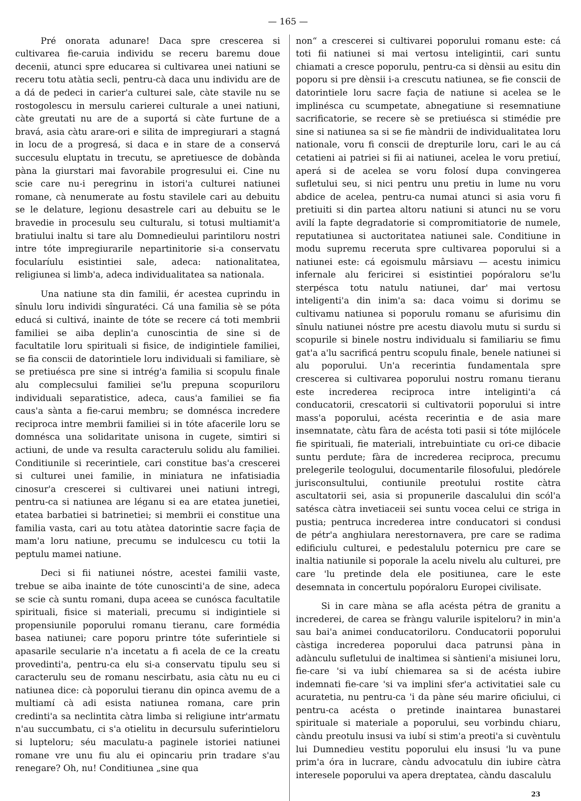— 165 —
Pré onorata adunare! Daca spre crescerea si cultivarea fie-caruia individu se receru baremu doue decenii, atunci spre educarea si cultivarea unei natiuni se receru totu atàtia secli, pentru-cà daca unu individu are de a dá de pedeci in carier'a culturei sale, càte stavile nu se rostogolescu in mersulu carierei culturale a unei natiuni, càte greutati nu are de a suportá si càte furtune de a bravá, asia càtu arare-ori e silita de impregiurari a stagná in locu de a progresá, si daca e in stare de a conservá succesulu eluptatu in trecutu, se apretiuesce de dobànda pàna la giurstari mai favorabile progresului ei. Cine nu scie care nu-i peregrinu in istori'a culturei natiunei romane, cà nenumerate au fostu stavilele cari au debuitu se le delature, legionu desastrele cari au debuitu se le bravedie in procesulu seu culturalu, si totusi multiamit'a bratiului inaltu si tare alu Domnedieului parintiloru nostri intre tóte impregiurarile nepartinitorie si-a conservatu focularíulu esistintiei sale, adeca: nationalitatea, religiunea si limb'a, adeca individualitatea sa nationala.
Una natiune sta din familii, ér acestea cuprindu in sînulu loru individi sînguratéci. Cá una familia sè se póta educá si cultivá, inainte de tóte se recere cá toti membrii familiei se aiba deplin'a cunoscintia de sine si de facultatile loru spirituali si fisice, de indigintiele familiei, se fia conscii de datorintiele loru individuali si familiare, sè se pretiuésca pre sine si intrég'a familia si scopulu finale alu complecsului familiei se'lu prepuna scopuriloru individuali separatistice, adeca, caus'a familiei se fia caus'a sànta a fie-carui membru; se domnésca incredere reciproca intre membrii familiei si in tóte afacerile loru se domnésca una solidaritate unisona in cugete, simtiri si actiuni, de unde va resulta caracterulu solidu alu familiei. Conditiunile si recerintiele, cari constitue bas'a crescerei si culturei unei familie, in miniatura ne infatisiadia cinosur'a crescerei si cultivarei unei natiuni intregi, pentru-ca si natiunea are léganu si ea are etatea junetiei, etatea barbatiei si batrinetiei; si membrii ei constitue una familia vasta, cari au totu atàtea datorintie sacre façia de mam'a loru natiune, precumu se indulcescu cu totii la peptulu mamei natiune.
Deci si fii natiunei nóstre, acestei familii vaste, trebue se aiba inainte de tóte cunoscinti'a de sine, adeca se scie cà suntu romani, dupa aceea se cunósca facultatile spirituali, fisice si materiali, precumu si indigintiele si propensiunile poporului romanu tieranu, care formédia basea natiunei; care poporu printre tóte suferintiele si apasarile secularie n'a incetatu a fi acela de ce la creatu provedinti'a, pentru-ca elu si-a conservatu tipulu seu si caracterulu seu de romanu nescirbatu, asia càtu nu eu ci natiunea dice: cà poporului tieranu din opinca avemu de a multiamí cà adi esista natiunea romana, care prin credinti'a sa neclintita càtra limba si religiune intr'armatu n'au succumbatu, ci s'a otielitu in decursulu suferintieloru si lupteloru; séu maculatu-a paginele istoriei natiunei romane vre unu fiu alu ei opincariu prin tradare s'au renegare? Oh, nu! Conditiunea „sine qua
non“ a crescerei si cultivarei poporului romanu este: cá toti fii natiunei si mai vertosu inteligintii, cari suntu chiamati a cresce poporulu, pentru-ca si dènsii au esitu din poporu si pre dènsii i-a crescutu natiunea, se fie conscii de datorintiele loru sacre façia de natiune si acelea se le implinésca cu scumpetate, abnegatiune si resemnatiune sacrificatorie, se recere sè se pretiuésca si stimédie pre sine si natiunea sa si se fie màndrii de individualitatea loru nationale, voru fi conscii de drepturile loru, cari le au cá cetatieni ai patriei si fii ai natiunei, acelea le voru pretiuí, aperá si de acelea se voru folosí dupa convingerea sufletului seu, si nici pentru unu pretiu in lume nu voru abdice de acelea, pentru-ca numai atunci si asia voru fi pretiuiti si din partea altoru natiuni si atunci nu se voru avilí la fapte degradatorie si compromitiatorie de numele, reputatiunea si auctoritatea natiunei sale. Conditiune in modu supremu receruta spre cultivarea poporului si a natiunei este: cá egoismulu mârsiavu — acestu inimicu infernale alu fericirei si esistintiei popóraloru se'lu sterpésca totu natulu natiunei, dar' mai vertosu inteligenti'a din inim'a sa: daca voimu si dorimu se cultivamu natiunea si poporulu romanu se afurisimu din sînulu natiunei nóstre pre acestu diavolu mutu si surdu si scopurile si binele nostru individualu si familiariu se fimu gat'a a'lu sacrificá pentru scopulu finale, benele natiunei si alu poporului. Un'a recerintia fundamentala spre crescerea si cultivarea poporului nostru romanu tieranu este increderea reciproca intre inteliginti'a cá conducatorii, crescatorii si cultivatorii poporului si intre mass'a poporului, acésta recerintia e de asia mare insemnatate, càtu fàra de acésta toti pasii si tóte mijlócele fie spirituali, fie materiali, intrebuintiate cu ori-ce dibacie suntu perdute; fàra de increderea reciproca, precumu prelegerile teologului, documentarile filosofului, pledórele jurisconsultului, contiunile preotului rostite càtra ascultatorii sei, asia si propunerile dascalului din scól'a satésca càtra invetiaceii sei suntu vocea celui ce striga in pustia; pentruca increderea intre conducatori si condusi de pétr'a anghiulara nerestornavera, pre care se radima edificiulu culturei, e pedestalulu poternicu pre care se inaltia natiunile si poporale la acelu nivelu alu culturei, pre care 'lu pretinde dela ele positiunea, care le este desemnata in concertulu popóraloru Europei civilisate.
Si in care màna se afla acésta pétra de granitu a increderei, de carea se fràngu valurile ispiteloru? in min'a sau bai'a animei conducatoriloru. Conducatorii poporului càstiga increderea poporului daca patrunsi pàna in adànculu sufletului de inaltimea si sàntieni'a misiunei loru, fie-care 'si va iubí chiemarea sa si de acésta iubire indemnati fie-care 'si va implini sfer'a activitatiei sale cu acuratetia, nu pentru-ca 'i da pàne séu marire oficiului, ci pentru-ca acésta o pretinde inaintarea bunastarei spirituale si materiale a poporului, seu vorbindu chiaru, càndu preotulu insusi va iubí si stim'a preoti'a si cuvèntulu lui Dumnedieu vestitu poporului elu insusi 'lu va pune prim'a óra in lucrare, càndu advocatulu din iubire càtra interesele poporului va apera dreptatea, càndu dascalulu
23